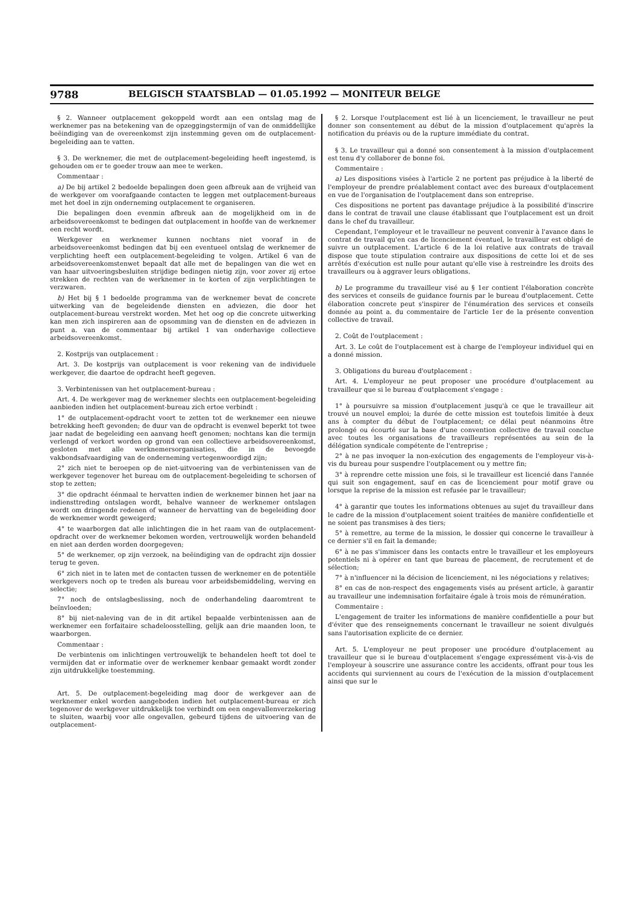9788 BELGISCH STAATSBLAD — 01.05.1992 — MONITEUR BELGE
§ 2. Wanneer outplacement gekoppeld wordt aan een ontslag mag de werknemer pas na betekening van de opzeggingstermijn of van de onmiddellijke beëindiging van de overeenkomst zijn instemming geven om de outplacement-begeleiding aan te vatten.
§ 3. De werknemer, die met de outplacement-begeleiding heeft ingestemd, is gehouden om er te goeder trouw aan mee te werken.
Commentaar :
a) De bij artikel 2 bedoelde bepalingen doen geen afbreuk aan de vrijheid van de werkgever om voorafgaande contacten te leggen met outplacement-bureaus met het doel in zijn onderneming outplacement te organiseren.
Die bepalingen doen evenmin afbreuk aan de mogelijkheid om in de arbeidsovereenkomst te bedingen dat outplacement in hoofde van de werknemer een recht wordt.
Werkgever en werknemer kunnen nochtans niet vooraf in de arbeidsovereenkomst bedingen dat bij een eventueel ontslag de werknemer de verplichting heeft een outplacement-begeleiding te volgen. Artikel 6 van de arbeidsovereenkomstenwet bepaalt dat alle met de bepalingen van die wet en van haar uitvoeringsbesluiten strijdige bedingen nietig zijn, voor zover zij ertoe strekken de rechten van de werknemer in te korten of zijn verplichtingen te verzwaren.
b) Het bij § 1 bedoelde programma van de werknemer bevat de concrete uitwerking van de begeleidende diensten en adviezen, die door het outplacement-bureau verstrekt worden. Met het oog op die concrete uitwerking kan men zich inspireren aan de opsomming van de diensten en de adviezen in punt a. van de commentaar bij artikel 1 van onderhavige collectieve arbeidsovereenkomst.
2. Kostprijs van outplacement :
Art. 3. De kostprijs van outplacement is voor rekening van de individuele werkgever, die daartoe de opdracht heeft gegeven.
3. Verbintenissen van het outplacement-bureau :
Art. 4. De werkgever mag de werknemer slechts een outplacement-begeleiding aanbieden indien het outplacement-bureau zich ertoe verbindt :
1° de outplacement-opdracht voort te zetten tot de werknemer een nieuwe betrekking heeft gevonden; de duur van de opdracht is evenwel beperkt tot twee jaar nadat de begeleiding een aanvang heeft genomen; nochtans kan die termijn verlengd of verkort worden op grond van een collectieve arbeidsovereenkomst, gesloten met alle werknemersorganisaties, die in de bevoegde vakbondsafvaardiging van de onderneming vertegenwoordigd zijn;
2° zich niet te beroepen op de niet-uitvoering van de verbintenissen van de werkgever tegenover het bureau om de outplacement-begeleiding te schorsen of stop te zetten;
3° die opdracht éénmaal te hervatten indien de werknemer binnen het jaar na indiensttreding ontslagen wordt, behalve wanneer de werknemer ontslagen wordt om dringende redenen of wanneer de hervatting van de begeleiding door de werknemer wordt geweigerd;
4° te waarborgen dat alle inlichtingen die in het raam van de outplacement-opdracht over de werknemer bekomen worden, vertrouwelijk worden behandeld en niet aan derden worden doorgegeven;
5° de werknemer, op zijn verzoek, na beëindiging van de opdracht zijn dossier terug te geven.
6° zich niet in te laten met de contacten tussen de werknemer en de potentiële werkgevers noch op te treden als bureau voor arbeidsbemiddeling, werving en selectie;
7° noch de ontslagbeslissing, noch de onderhandeling daaromtrent te beïnvloeden;
8° bij niet-naleving van de in dit artikel bepaalde verbintenissen aan de werknemer een forfaitaire schadeloosstelling, gelijk aan drie maanden loon, te waarborgen.
Commentaar :
De verbintenis om inlichtingen vertrouwelijk te behandelen heeft tot doel te vermijden dat er informatie over de werknemer kenbaar gemaakt wordt zonder zijn uitdrukkelijke toestemming.
Art. 5. De outplacement-begeleiding mag door de werkgever aan de werknemer enkel worden aangeboden indien het outplacement-bureau er zich tegenover de werkgever uitdrukkelijk toe verbindt om een ongevallenverzekering te sluiten, waarbij voor alle ongevallen, gebeurd tijdens de uitvoering van de outplacement-
§ 2. Lorsque l'outplacement est lié à un licenciement, le travailleur ne peut donner son consentement au début de la mission d'outplacement qu'après la notification du préavis ou de la rupture immédiate du contrat.
§ 3. Le travailleur qui a donné son consentement à la mission d'outplacement est tenu d'y collaborer de bonne foi.
Commentaire :
a) Les dispositions visées à l'article 2 ne portent pas préjudice à la liberté de l'employeur de prendre préalablement contact avec des bureaux d'outplacement en vue de l'organisation de l'outplacement dans son entreprise.
Ces dispositions ne portent pas davantage préjudice à la possibilité d'inscrire dans le contrat de travail une clause établissant que l'outplacement est un droit dans le chef du travailleur.
Cependant, l'employeur et le travailleur ne peuvent convenir à l'avance dans le contrat de travail qu'en cas de licenciement éventuel, le travailleur est obligé de suivre un outplacement. L'article 6 de la loi relative aux contrats de travail dispose que toute stipulation contraire aux dispositions de cette loi et de ses arrêtés d'exécution est nulle pour autant qu'elle vise à restreindre les droits des travailleurs ou à aggraver leurs obligations.
b) Le programme du travailleur visé au § 1er contient l'élaboration concrète des services et conseils de guidance fournis par le bureau d'outplacement. Cette élaboration concrete peut s'inspirer de l'énumération des services et conseils donnée au point a. du commentaire de l'article 1er de la présente convention collective de travail.
2. Coût de l'outplacement :
Art. 3. Le coût de l'outplacement est à charge de l'employeur individuel qui en a donné mission.
3. Obligations du bureau d'outplacement :
Art. 4. L'employeur ne peut proposer une procédure d'outplacement au travailleur que si le bureau d'outplacement s'engage :
1° à poursuivre sa mission d'outplacement jusqu'à ce que le travailleur ait trouvé un nouvel emploi; la durée de cette mission est toutefois limitée à deux ans à compter du début de l'outplacement; ce délai peut néanmoins être prolongé ou écourté sur la base d'une convention collective de travail conclue avec toutes les organisations de travailleurs représentées au sein de la délégation syndicale compétente de l'entreprise ;
2° à ne pas invoquer la non-exécution des engagements de l'employeur vis-à-vis du bureau pour suspendre l'outplacement ou y mettre fin;
3° à reprendre cette mission une fois, si le travailleur est licencié dans l'année qui suit son engagement, sauf en cas de licenciement pour motif grave ou lorsque la reprise de la mission est refusée par le travailleur;
4° à garantir que toutes les informations obtenues au sujet du travailleur dans le cadre de la mission d'outplacement soient traitées de manière confidentielle et ne soient pas transmises à des tiers;
5° à remettre, au terme de la mission, le dossier qui concerne le travailleur à ce dernier s'il en fait la demande;
6° à ne pas s'immiscer dans les contacts entre le travailleur et les employeurs potentiels ni à opérer en tant que bureau de placement, de recrutement et de sélection;
7° à n'influencer ni la décision de licenciement, ni les négociations y relatives;
8° en cas de non-respect des engagements visés au présent article, à garantir au travailleur une indemnisation forfaitaire égale à trois mois de rémunération.
Commentaire :
L'engagement de traiter les informations de manière confidentielle a pour but d'éviter que des renseignements concernant le travailleur ne soient divulgués sans l'autorisation explicite de ce dernier.
Art. 5. L'employeur ne peut proposer une procédure d'outplacement au travailleur que si le bureau d'outplacement s'engage expressément vis-à-vis de l'employeur à souscrire une assurance contre les accidents, offrant pour tous les accidents qui surviennent au cours de l'exécution de la mission d'outplacement ainsi que sur le